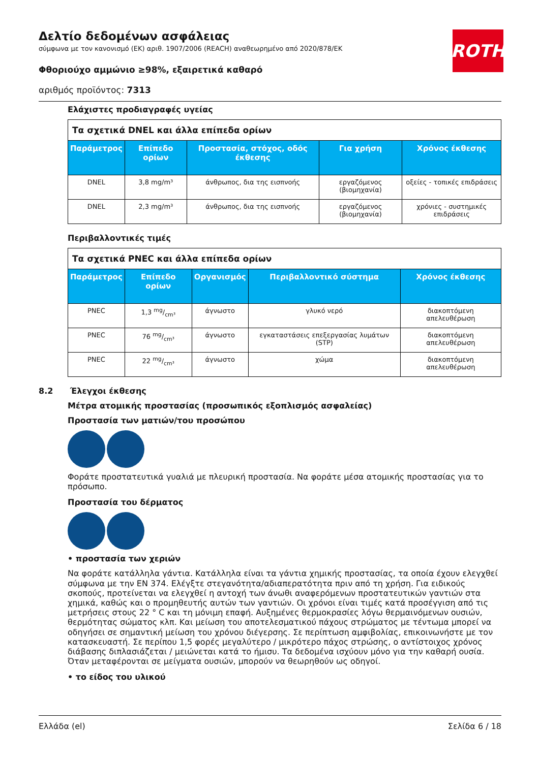Δελτίο δεδομένων ασφάλειας
σύμφωνα με τον κανονισμό (ΕΚ) αριθ. 1907/2006 (REACH) αναθεωρημένο από 2020/878/ΕΚ
Φθοριούχο αμμώνιο ≥98%, εξαιρετικά καθαρό
αριθμός προϊόντος: 7313
ROTH
Ελάχιστες προδιαγραφές υγείας
| Τα σχετικά DNEL και άλλα επίπεδα ορίων | | | | |
| --- | --- | --- | --- | --- |
| Παράμετρος | Επίπεδο ορίων | Προστασία, στόχος, οδός έκθεσης | Για χρήση | Χρόνος έκθεσης |
| DNEL | 3,8 mg/m³ | άνθρωπος, δια της εισπνοής | εργαζόμενος (βιομηχανία) | οξείες - τοπικές επιδράσεις |
| DNEL | 2,3 mg/m³ | άνθρωπος, δια της εισπνοής | εργαζόμενος (βιομηχανία) | χρόνιες - συστημικές επιδράσεις |
Περιβαλλοντικές τιμές
| Τα σχετικά PNEC και άλλα επίπεδα ορίων | | | | |
| --- | --- | --- | --- | --- |
| Παράμετρος | Επίπεδο ορίων | Οργανισμός | Περιβαλλοντικό σύστημα | Χρόνος έκθεσης |
| PNEC | 1,3 mg/cm³ | άγνωστο | γλυκό νερό | διακοπτόμενη απελευθέρωση |
| PNEC | 76 mg/cm³ | άγνωστο | εγκαταστάσεις επεξεργασίας λυμάτων (STP) | διακοπτόμενη απελευθέρωση |
| PNEC | 22 mg/cm³ | άγνωστο | χώμα | διακοπτόμενη απελευθέρωση |
8.2 Έλεγχοι έκθεσης
Μέτρα ατομικής προστασίας (προσωπικός εξοπλισμός ασφαλείας)
Προστασία των ματιών/του προσώπου
Φοράτε προστατευτικά γυαλιά με πλευρική προστασία. Να φοράτε μέσα ατομικής προστασίας για το πρόσωπο.
Προστασία του δέρματος
• προστασία των χεριών
Να φοράτε κατάλληλα γάντια. Κατάλληλα είναι τα γάντια χημικής προστασίας, τα οποία έχουν ελεγχθεί σύμφωνα με την EN 374. Ελέγξτε στεγανότητα/αδιαπερατότητα πριν από τη χρήση. Για ειδικούς σκοπούς, προτείνεται να ελεγχθεί η αντοχή των άνωθι αναφερόμενων προστατευτικών γαντιών στα χημικά, καθώς και ο προμηθευτής αυτών των γαντιών. Οι χρόνοι είναι τιμές κατά προσέγγιση από τις μετρήσεις στους 22 ° C και τη μόνιμη επαφή. Αυξημένες θερμοκρασίες λόγω θερμαινόμενων ουσιών, θερμότητας σώματος κλπ. Και μείωση του αποτελεσματικού πάχους στρώματος με τέντωμα μπορεί να οδηγήσει σε σημαντική μείωση του χρόνου διέγερσης. Σε περίπτωση αμφιβολίας, επικοινωνήστε με τον κατασκευαστή. Σε περίπου 1,5 φορές μεγαλύτερο / μικρότερο πάχος στρώσης, ο αντίστοιχος χρόνος διάβασης διπλασιάζεται / μειώνεται κατά το ήμισυ. Τα δεδομένα ισχύουν μόνο για την καθαρή ουσία. Όταν μεταφέρονται σε μείγματα ουσιών, μπορούν να θεωρηθούν ως οδηγοί.
• το είδος του υλικού
Ελλάδα (el) Σελίδα 6 / 18